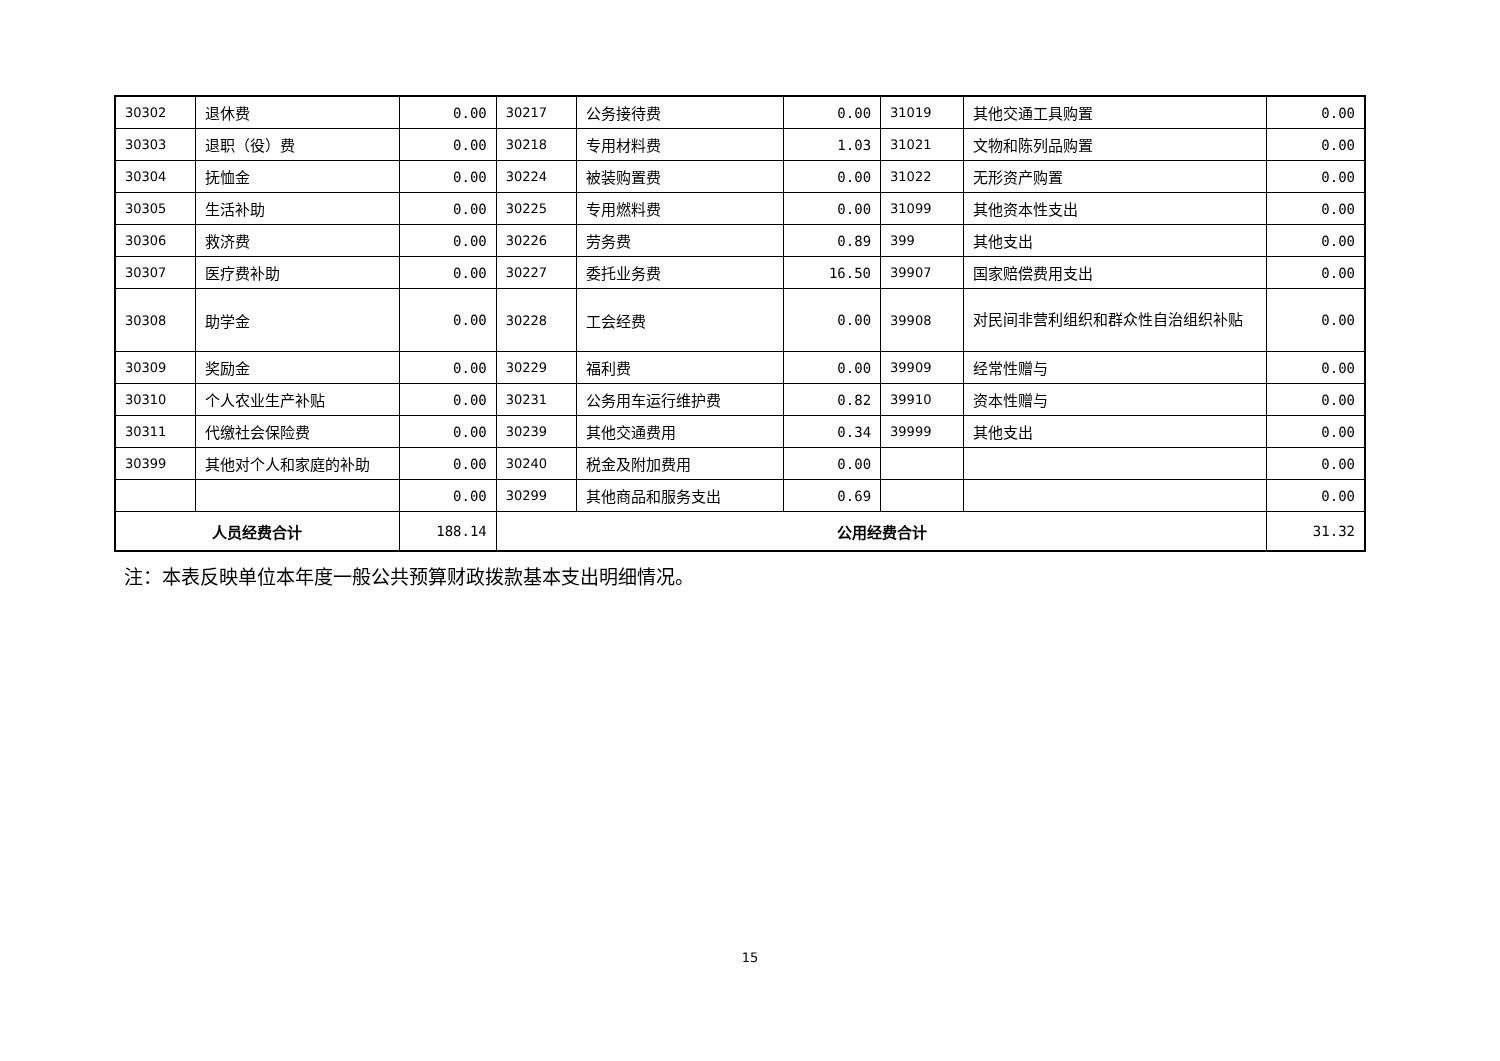| 30302 | 退休费 | 0.00 | 30217 | 公务接待费 | 0.00 | 31019 | 其他交通工具购置 | 0.00 |
| 30303 | 退职（役）费 | 0.00 | 30218 | 专用材料费 | 1.03 | 31021 | 文物和陈列品购置 | 0.00 |
| 30304 | 抚恤金 | 0.00 | 30224 | 被装购置费 | 0.00 | 31022 | 无形资产购置 | 0.00 |
| 30305 | 生活补助 | 0.00 | 30225 | 专用燃料费 | 0.00 | 31099 | 其他资本性支出 | 0.00 |
| 30306 | 救济费 | 0.00 | 30226 | 劳务费 | 0.89 | 399 | 其他支出 | 0.00 |
| 30307 | 医疗费补助 | 0.00 | 30227 | 委托业务费 | 16.50 | 39907 | 国家赔偿费用支出 | 0.00 |
| 30308 | 助学金 | 0.00 | 30228 | 工会经费 | 0.00 | 39908 | 对民间非营利组织和群众性自治组织补贴 | 0.00 |
| 30309 | 奖励金 | 0.00 | 30229 | 福利费 | 0.00 | 39909 | 经常性赠与 | 0.00 |
| 30310 | 个人农业生产补贴 | 0.00 | 30231 | 公务用车运行维护费 | 0.82 | 39910 | 资本性赠与 | 0.00 |
| 30311 | 代缴社会保险费 | 0.00 | 30239 | 其他交通费用 | 0.34 | 39999 | 其他支出 | 0.00 |
| 30399 | 其他对个人和家庭的补助 | 0.00 | 30240 | 税金及附加费用 | 0.00 | | | 0.00 |
| | | 0.00 | 30299 | 其他商品和服务支出 | 0.69 | | | 0.00 |
| 人员经费合计 | | 188.14 | 公用经费合计 | | | | | 31.32 |
注：本表反映单位本年度一般公共预算财政拨款基本支出明细情况。
15